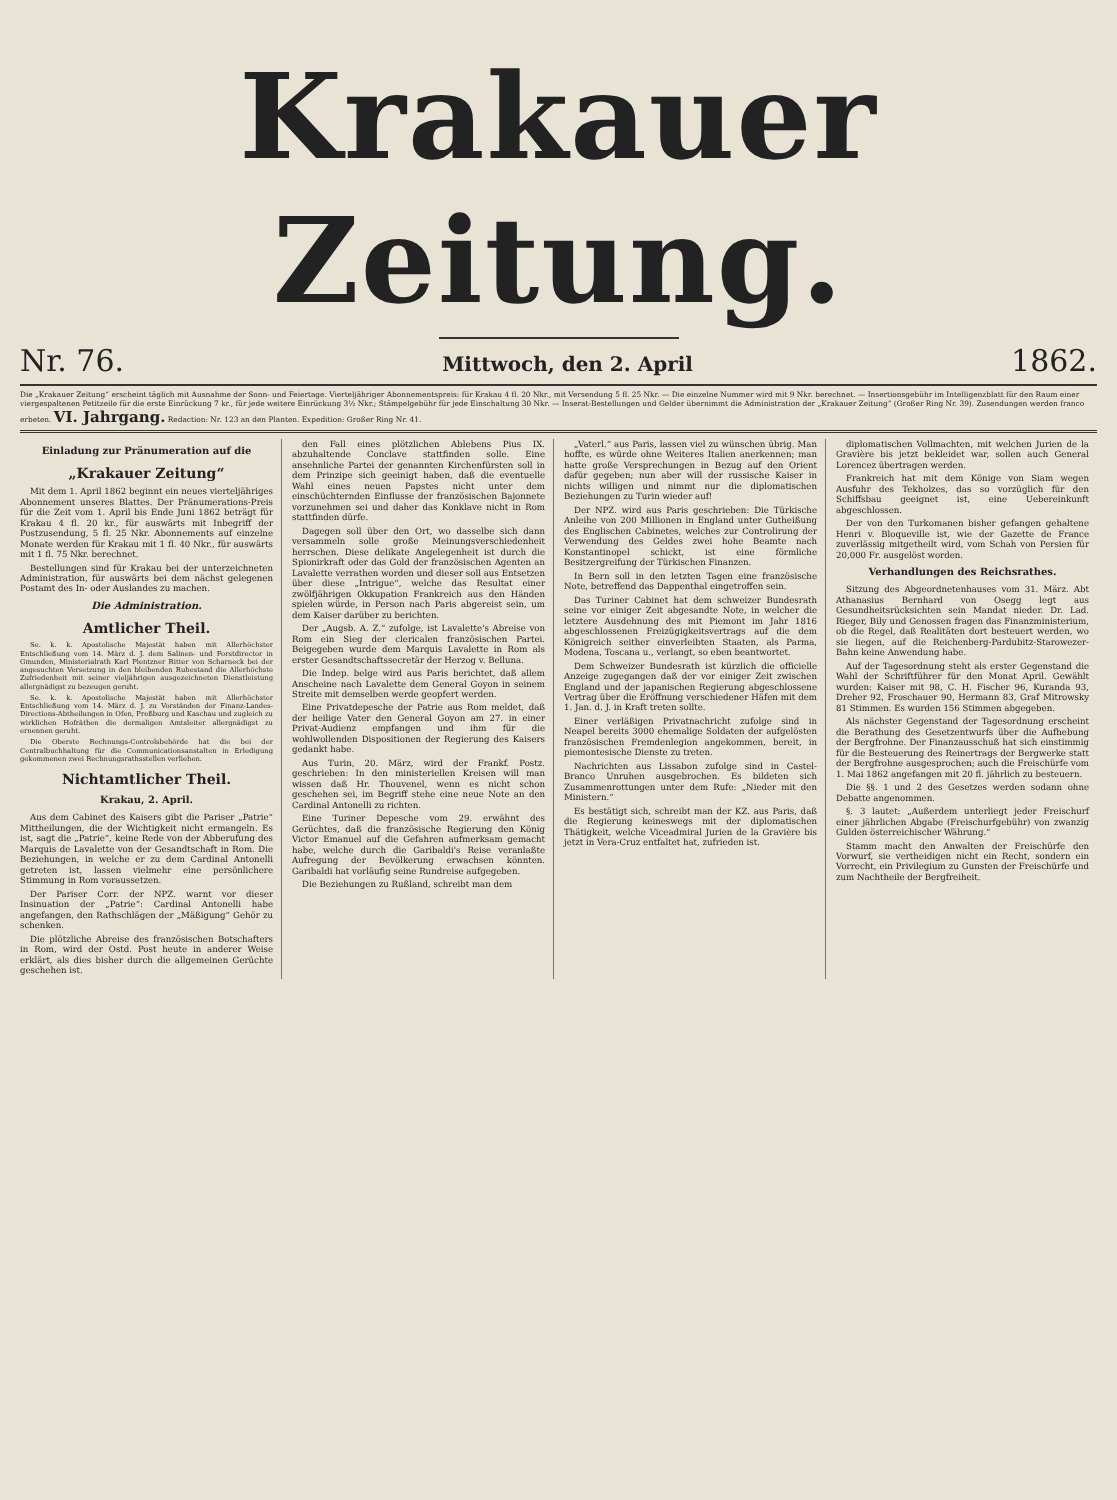Krakauer Zeitung.
Nr. 76. Mittwoch, den 2. April 1862.
Die „Krakauer Zeitung“ erscheint täglich mit Ausnahme der Sonn- und Feiertage. Vierteljähriger Abonnementspreis: für Krakau 4 fl. 20 Nkr., mit Versendung 5 fl. 25 Nkr. — Die einzelne Nummer wird mit 9 Nkr. berechnet. — Insertionsgebühr im Intelligenzblatt für den Raum einer viergespaltenen Petitzeile für die erste Einrückung 7 kr., für jede weitere Einrückung 3½ Nkr.; Stämpelgebühr für jede Einschaltung 30 Nkr. — Inserat-Bestellungen und Gelder übernimmt die Administration der „Krakauer Zeitung“ (Großer Ring Nr. 39). Zusendungen werden franco erbeten. VI. Jahrgang. Redaction: Nr. 123 an den Planten. Expedition: Großer Ring Nr. 41.
Einladung zur Pränumeration auf die
„Krakauer Zeitung“
Mit dem 1. April 1862 beginnt ein neues vierteljähriges Abonnement unseres Blattes. Der Pränumerations-Preis für die Zeit vom 1. April bis Ende Juni 1862 beträgt für Krakau 4 fl. 20 kr., für auswärts mit Inbegriff der Postzusendung, 5 fl. 25 Nkr. Abonnements auf einzelne Monate werden für Krakau mit 1 fl. 40 Nkr., für auswärts mit 1 fl. 75 Nkr. berechnet.
Bestellungen sind für Krakau bei der unterzeichneten Administration, für auswärts bei dem nächst gelegenen Postamt des In- oder Auslandes zu machen.
Die Administration.
Amtlicher Theil.
Se. k. k. Apostolische Majestät haben mit Allerhöchster Entschließung vom 14. März d. J. dem Salinen- und Forstdirector in Gmunden, Ministerialrath Karl Plentzner Ritter von Scharneck bei der angesuchten Versetzung in den bleibenden Ruhestand die Allerhöchste Zufriedenheit mit seiner vieljährigen ausgezeichneten Dienstleistung allergnädigst zu bezeugen geruht.
Se. k. k. Apostolische Majestät haben mit Allerhöchster Entschließung vom 14. März d. J. zu Vorständen der Finanz-Landes-Directions-Abtheilungen in Ofen, Preßburg und Kaschau und zugleich zu wirklichen Hofräthen die dermaligen Amtsleiter allergnädigst zu ernennen geruht.
Die Oberste Rechnungs-Controlsbehörde hat die bei der Centralbuchhaltung für die Communicationsanstalten in Erledigung gekommenen zwei Rechnungsrathsstellen verliehen.
Nichtamtlicher Theil.
Krakau, 2. April.
Aus dem Cabinet des Kaisers gibt die Pariser „Patrie“ Mittheilungen, die der Wichtigkeit nicht ermangeln. Es ist, sagt die „Patrie“, keine Rede von der Abberufung des Marquis de Lavalette von der Gesandtschaft in Rom. Die Beziehungen, in welche er zu dem Cardinal Antonelli getreten ist, lassen vielmehr eine persönlichere Stimmung in Rom voraussetzen.
Der Pariser Corr. der NPZ. warnt vor dieser Insinuation der „Patrie“: Cardinal Antonelli habe angefangen, den Rathschlägen der „Mäßigung“ Gehör zu schenken.
Die plötzliche Abreise des französischen Botschafters in Rom, wird der Ostd. Post heute in anderer Weise erklärt, als dies bisher durch die allgemeinen Gerüchte geschehen ist.
den Fall eines plötzlichen Ablebens Pius IX. abzuhaltende Conclave stattfinden solle. Eine ansehnliche Partei der genannten Kirchenfürsten soll in dem Prinzipe sich geeinigt haben, daß die eventuelle Wahl eines neuen Papstes nicht unter dem einschüchternden Einflusse der französischen Bajonnete vorzunehmen sei und daher das Konklave nicht in Rom stattfinden dürfe.
Dagegen soll über den Ort, wo dasselbe sich dann versammeln solle große Meinungsverschiedenheit herrschen. Diese delikate Angelegenheit ist durch die Spionirkraft oder das Gold der französischen Agenten an Lavalette verrathen worden und dieser soll aus Entsetzen über diese „Intrigue“, welche das Resultat einer zwölfjährigen Okkupation Frankreich aus den Händen spielen würde, in Person nach Paris abgereist sein, um dem Kaiser darüber zu berichten.
Der „Augsb. A. Z.“ zufolge, ist Lavalette's Abreise von Rom ein Sieg der clericalen französischen Partei. Beigegeben wurde dem Marquis Lavalette in Rom als erster Gesandtschaftssecretär der Herzog v. Belluna.
Die Indep. belge wird aus Paris berichtet, daß allem Anscheine nach Lavalette dem General Goyon in seinem Streite mit demselben werde geopfert werden.
Eine Privatdepesche der Patrie aus Rom meldet, daß der heilige Vater den General Goyon am 27. in einer Privat-Audienz empfangen und ihm für die wohlwollenden Dispositionen der Regierung des Kaisers gedankt habe.
Aus Turin, 20. März, wird der Frankf. Postz. geschrieben: In den ministeriellen Kreisen will man wissen daß Hr. Thouvenel, wenn es nicht schon geschehen sei, im Begriff stehe eine neue Note an den Cardinal Antonelli zu richten.
Eine Turiner Depesche vom 29. erwähnt des Gerüchtes, daß die französische Regierung den König Victor Emanuel auf die Gefahren aufmerksam gemacht habe, welche durch die Garibaldi's Reise veranlaßte Aufregung der Bevölkerung erwachsen könnten. Garibaldi hat vorläufig seine Rundreise aufgegeben.
Die Beziehungen zu Rußland, schreibt man dem
„Vaterl.“ aus Paris, lassen viel zu wünschen übrig. Man hoffte, es würde ohne Weiteres Italien anerkennen; man hatte große Versprechungen in Bezug auf den Orient dafür gegeben; nun aber will der russische Kaiser in nichts willigen und nimmt nur die diplomatischen Beziehungen zu Turin wieder auf!
Der NPZ. wird aus Paris geschrieben: Die Türkische Anleihe von 200 Millionen in England unter Gutheißung des Englischen Cabinetes, welches zur Controlirung der Verwendung des Geldes zwei hohe Beamte nach Konstantinopel schickt, ist eine förmliche Besitzergreifung der Türkischen Finanzen.
In Bern soll in den letzten Tagen eine französische Note, betreffend das Dappenthal eingetroffen sein.
Das Turiner Cabinet hat dem schweizer Bundesrath seine vor einiger Zeit abgesandte Note, in welcher die letztere Ausdehnung des mit Piemont im Jahr 1816 abgeschlossenen Freizügigkeitsvertrags auf die dem Königreich seither einverleibten Staaten, als Parma, Modena, Toscana u., verlangt, so eben beantwortet.
Dem Schweizer Bundesrath ist kürzlich die officielle Anzeige zugegangen daß der vor einiger Zeit zwischen England und der japanischen Regierung abgeschlossene Vertrag über die Eröffnung verschiedener Häfen mit dem 1. Jan. d. J. in Kraft treten sollte.
Einer verläßigen Privatnachricht zufolge sind in Neapel bereits 3000 ehemalige Soldaten der aufgelösten französischen Fremdenlegion angekommen, bereit, in piemontesische Dienste zu treten.
Nachrichten aus Lissabon zufolge sind in Castel-Branco Unruhen ausgebrochen. Es bildeten sich Zusammenrottungen unter dem Rufe: „Nieder mit den Ministern.“
Es bestätigt sich, schreibt man der KZ. aus Paris, daß die Regierung keineswegs mit der diplomatischen Thätigkeit, welche Viceadmiral Jurien de la Gravière bis jetzt in Vera-Cruz entfaltet hat, zufrieden ist.
diplomatischen Vollmachten, mit welchen Jurien de la Gravière bis jetzt bekleidet war, sollen auch General Lorencez übertragen werden.
Frankreich hat mit dem Könige von Siam wegen Ausfuhr des Tekholzes, das so vorzüglich für den Schiffsbau geeignet ist, eine Uebereinkunft abgeschlossen.
Der von den Turkomanen bisher gefangen gehaltene Henri v. Bloqueville ist, wie der Gazette de France zuverlässig mitgetheilt wird, vom Schah von Persien für 20,000 Fr. ausgelöst worden.
Verhandlungen des Reichsrathes.
Sitzung des Abgeordnetenhauses vom 31. März. Abt Athanasius Bernhard von Osegg legt aus Gesundheitsrücksichten sein Mandat nieder. Dr. Lad. Rieger, Bily und Genossen fragen das Finanzministerium, ob die Regel, daß Realitäten dort besteuert werden, wo sie liegen, auf die Reichenberg-Pardubitz-Starowezer-Bahn keine Anwendung habe.
Auf der Tagesordnung steht als erster Gegenstand die Wahl der Schriftführer für den Monat April. Gewählt wurden: Kaiser mit 98, C. H. Fischer 96, Kuranda 93, Dreher 92, Froschauer 90, Hermann 83, Graf Mitrowsky 81 Stimmen. Es wurden 156 Stimmen abgegeben.
Als nächster Gegenstand der Tagesordnung erscheint die Berathung des Gesetzentwurfs über die Aufhebung der Bergfrohne. Der Finanzausschuß hat sich einstimmig für die Besteuerung des Reinertrags der Bergwerke statt der Bergfrohne ausgesprochen; auch die Freischürfe vom 1. Mai 1862 angefangen mit 20 fl. jährlich zu besteuern.
Die §§. 1 und 2 des Gesetzes werden sodann ohne Debatte angenommen.
§. 3 lautet: „Außerdem unterliegt jeder Freischurf einer jährlichen Abgabe (Freischurfgebühr) von zwanzig Gulden österreichischer Währung.“
Stamm macht den Anwalten der Freischürfe den Vorwurf, sie vertheidigen nicht ein Recht, sondern ein Vorrecht, ein Privilegium zu Gunsten der Freischürfe und zum Nachtheile der Bergfreiheit.